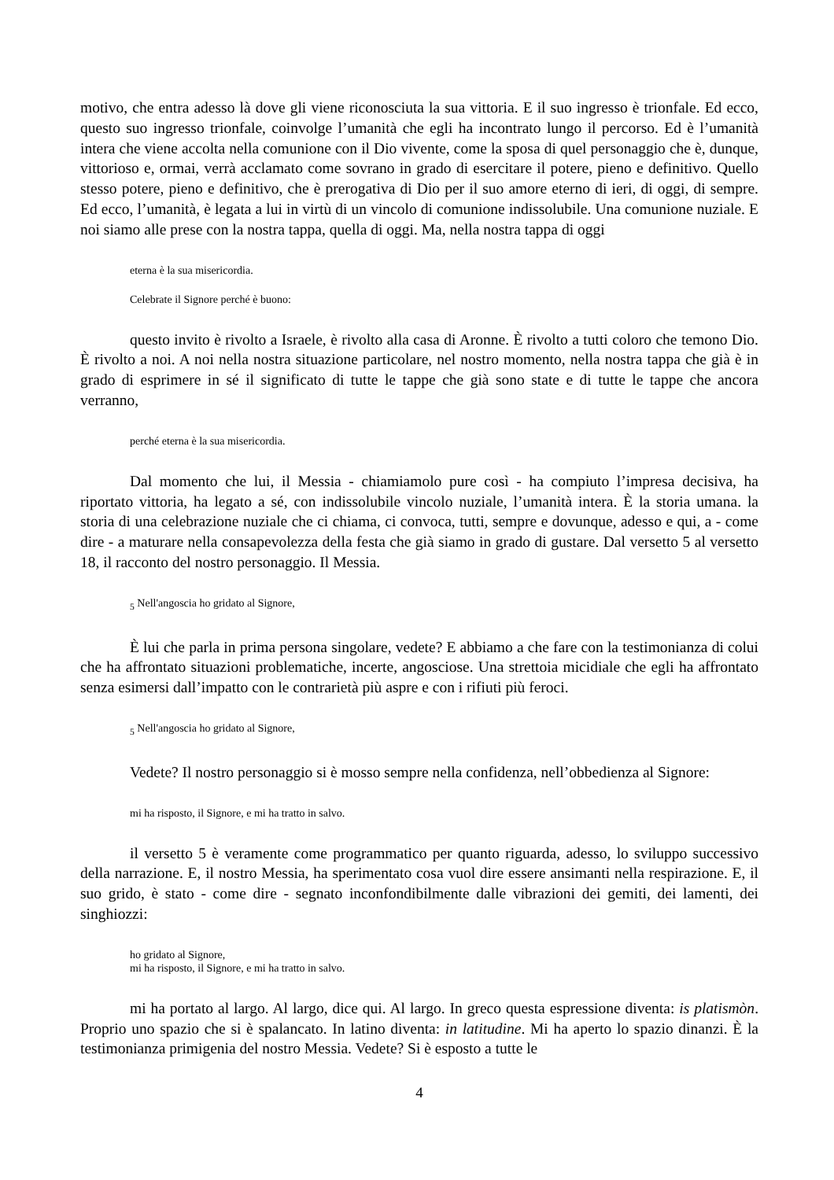motivo, che entra adesso là dove gli viene riconosciuta la sua vittoria. E il suo ingresso è trionfale. Ed ecco, questo suo ingresso trionfale, coinvolge l’umanità che egli ha incontrato lungo il percorso. Ed è l’umanità intera che viene accolta nella comunione con il Dio vivente, come la sposa di quel personaggio che è, dunque, vittorioso e, ormai, verrà acclamato come sovrano in grado di esercitare il potere, pieno e definitivo. Quello stesso potere, pieno e definitivo, che è prerogativa di Dio per il suo amore eterno di ieri, di oggi, di sempre. Ed ecco, l’umanità, è legata a lui in virtù di un vincolo di comunione indissolubile. Una comunione nuziale. E noi siamo alle prese con la nostra tappa, quella di oggi. Ma, nella nostra tappa di oggi
eterna è la sua misericordia.
Celebrate il Signore perché è buono:
questo invito è rivolto a Israele, è rivolto alla casa di Aronne. È rivolto a tutti coloro che temono Dio. È rivolto a noi. A noi nella nostra situazione particolare, nel nostro momento, nella nostra tappa che già è in grado di esprimere in sé il significato di tutte le tappe che già sono state e di tutte le tappe che ancora verranno,
perché eterna è la sua misericordia.
Dal momento che lui, il Messia - chiamiamolo pure così - ha compiuto l’impresa decisiva, ha riportato vittoria, ha legato a sé, con indissolubile vincolo nuziale, l’umanità intera. È la storia umana. la storia di una celebrazione nuziale che ci chiama, ci convoca, tutti, sempre e dovunque, adesso e qui, a - come dire - a maturare nella consapevolezza della festa che già siamo in grado di gustare. Dal versetto 5 al versetto 18, il racconto del nostro personaggio. Il Messia.
<sub>5</sub> Nell'angoscia ho gridato al Signore,
È lui che parla in prima persona singolare, vedete? E abbiamo a che fare con la testimonianza di colui che ha affrontato situazioni problematiche, incerte, angosciose. Una strettoia micidiale che egli ha affrontato senza esimersi dall’impatto con le contrarietà più aspre e con i rifiuti più feroci.
<sub>5</sub> Nell'angoscia ho gridato al Signore,
Vedete? Il nostro personaggio si è mosso sempre nella confidenza, nell’obbedienza al Signore:
mi ha risposto, il Signore, e mi ha tratto in salvo.
il versetto 5 è veramente come programmatico per quanto riguarda, adesso, lo sviluppo successivo della narrazione. E, il nostro Messia, ha sperimentato cosa vuol dire essere ansimanti nella respirazione. E, il suo grido, è stato - come dire - segnato inconfondibilmente dalle vibrazioni dei gemiti, dei lamenti, dei singhiozzi:
ho gridato al Signore,
mi ha risposto, il Signore, e mi ha tratto in salvo.
mi ha portato al largo. Al largo, dice qui. Al largo. In greco questa espressione diventa: is platismòn. Proprio uno spazio che si è spalancato. In latino diventa: in latitudine. Mi ha aperto lo spazio dinanzi. È la testimonianza primigenia del nostro Messia. Vedete? Si è esposto a tutte le
4